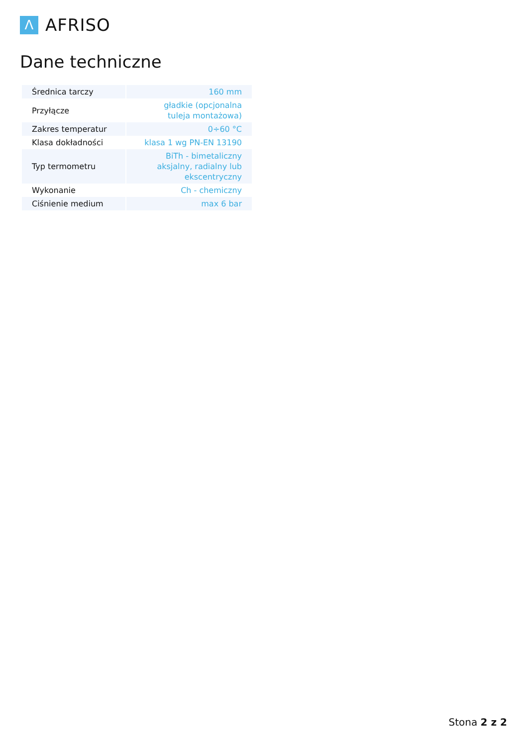Λ
AFRISO
Dane techniczne
| Średnica tarczy | 160 mm |
| Przyłącze | gładkie (opcjonalna tuleja montażowa) |
| Zakres temperatur | 0÷60 °C |
| Klasa dokładności | klasa 1 wg PN-EN 13190 |
| Typ termometru | BiTh - bimetaliczny aksjalny, radialny lub ekscentryczny |
| Wykonanie | Ch - chemiczny |
| Ciśnienie medium | max 6 bar |
Stona 2 z 2